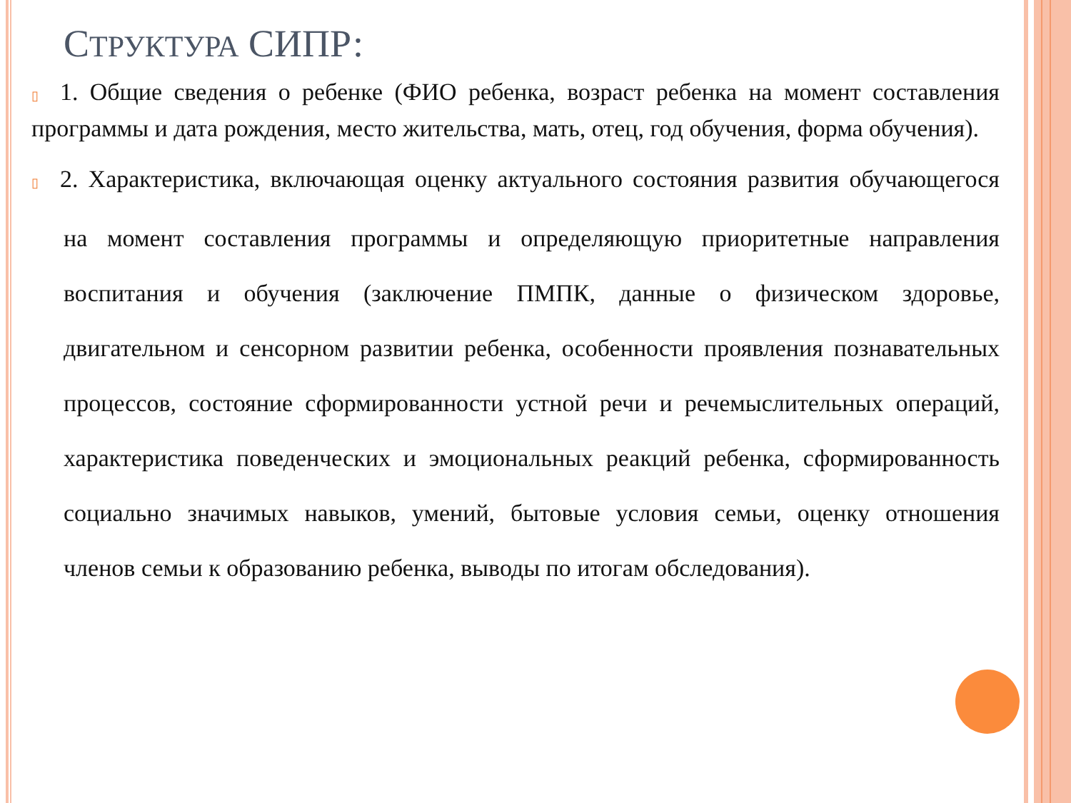СТРУКТУРА СИПР:
▯ 1. Общие сведения о ребенке (ФИО ребенка, возраст ребенка на момент составления программы и дата рождения, место жительства, мать, отец, год обучения, форма обучения).
▯ 2. Характеристика, включающая оценку актуального состояния развития обучающегося на момент составления программы и определяющую приоритетные направления воспитания и обучения (заключение ПМПК, данные о физическом здоровье, двигательном и сенсорном развитии ребенка, особенности проявления познавательных процессов, состояние сформированности устной речи и речемыслительных операций, характеристика поведенческих и эмоциональных реакций ребенка, сформированность социально значимых навыков, умений, бытовые условия семьи, оценку отношения членов семьи к образованию ребенка, выводы по итогам обследования).